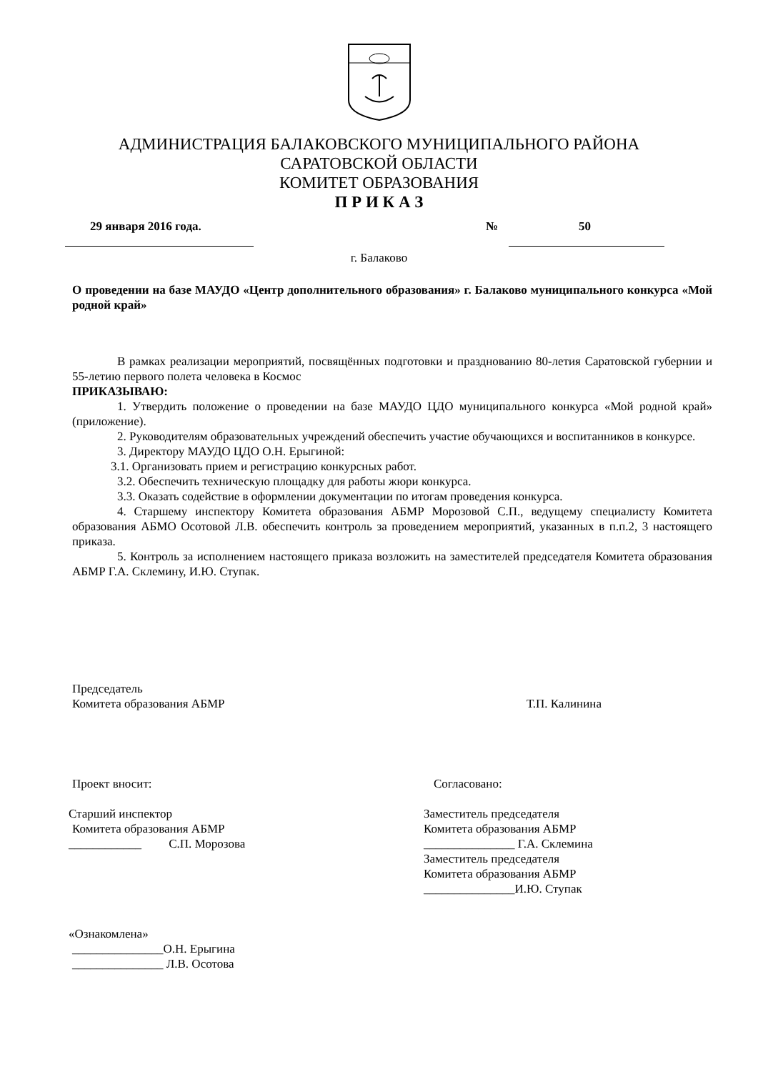АДМИНИСТРАЦИЯ БАЛАКОВСКОГО МУНИЦИПАЛЬНОГО РАЙОНА
САРАТОВСКОЙ ОБЛАСТИ
КОМИТЕТ ОБРАЗОВАНИЯ
П Р И К А З
29 января 2016 года. № 50
г. Балаково
О проведении на базе МАУДО «Центр дополнительного образования» г. Балаково муниципального конкурса «Мой родной край»
В рамках реализации мероприятий, посвящённых подготовки и празднованию 80-летия Саратовской губернии и 55-летию первого полета человека в Космос
ПРИКАЗЫВАЮ:
1. Утвердить положение о проведении на базе МАУДО ЦДО муниципального конкурса «Мой родной край» (приложение).
2. Руководителям образовательных учреждений обеспечить участие обучающихся и воспитанников в конкурсе.
3. Директору МАУДО ЦДО О.Н. Ерыгиной:
3.1. Организовать прием и регистрацию конкурсных работ.
3.2. Обеспечить техническую площадку для работы жюри конкурса.
3.3. Оказать содействие в оформлении документации по итогам проведения конкурса.
4. Старшему инспектору Комитета образования АБМР Морозовой С.П., ведущему специалисту Комитета образования АБМО Осотовой Л.В. обеспечить контроль за проведением мероприятий, указанных в п.п.2, 3 настоящего приказа.
5. Контроль за исполнением настоящего приказа возложить на заместителей председателя Комитета образования АБМР Г.А. Склемину, И.Ю. Ступак.
Председатель
Комитета образования АБМР Т.П. Калинина
Проект вносит:
Старший инспектор
Комитета образования АБМР
____________ С.П. Морозова
«Ознакомлена»
_______________О.Н. Ерыгина
_______________ Л.В. Осотова
Согласовано:
Заместитель председателя
Комитета образования АБМР
_______________ Г.А. Склемина
Заместитель председателя
Комитета образования АБМР
_______________И.Ю. Ступак